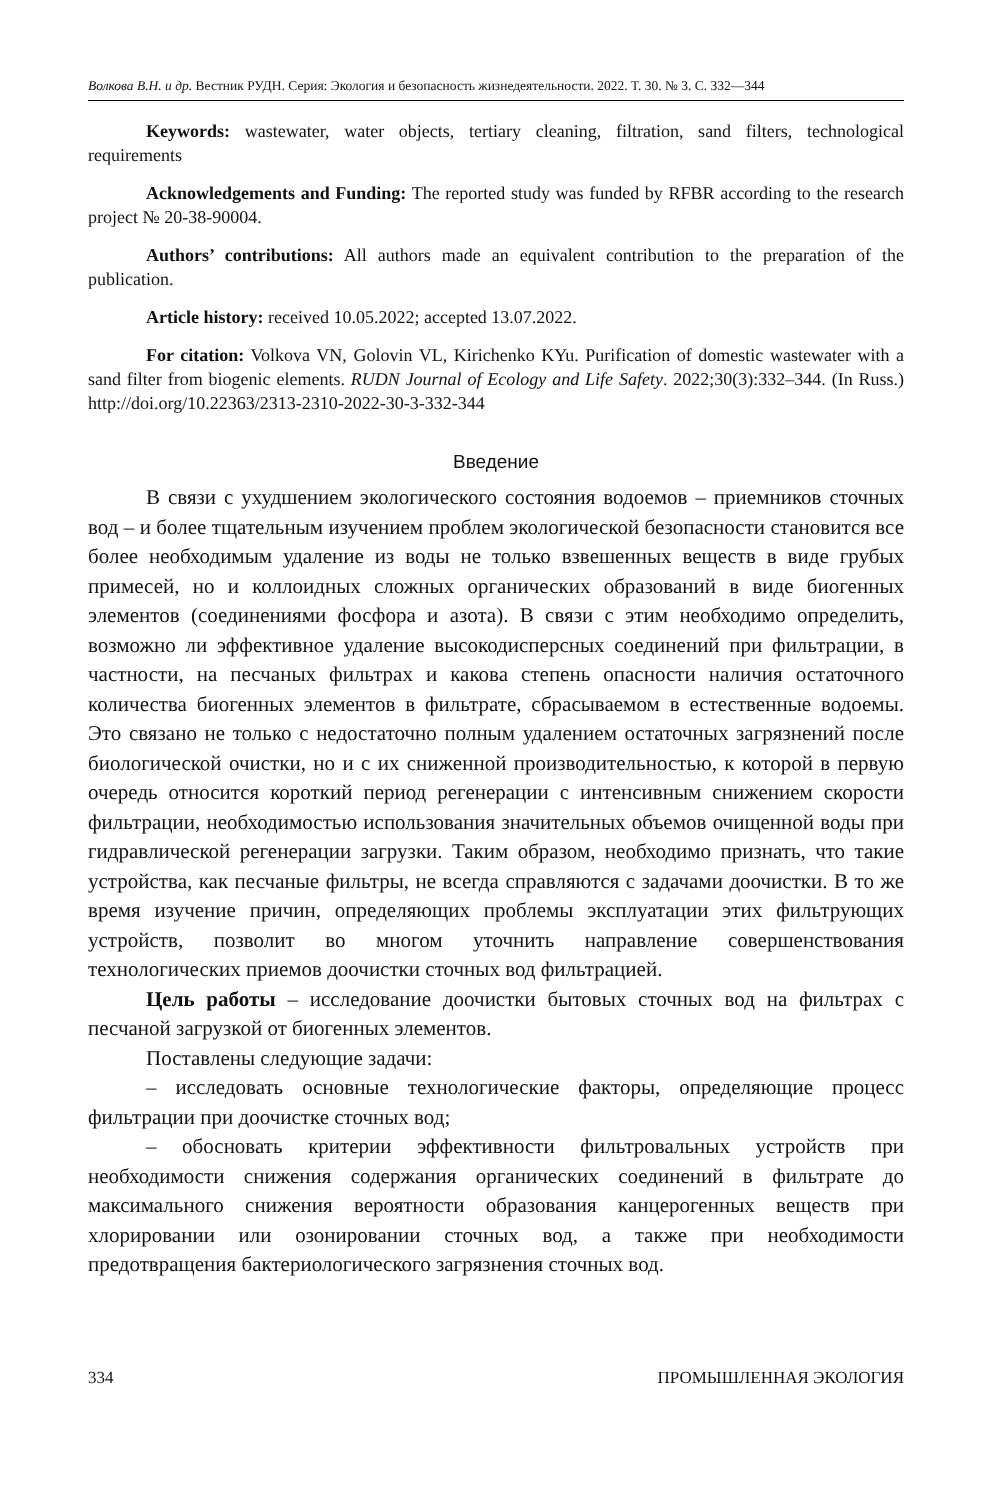Волкова В.Н. и др. Вестник РУДН. Серия: Экология и безопасность жизнедеятельности. 2022. Т. 30. № 3. С. 332—344
Keywords: wastewater, water objects, tertiary cleaning, filtration, sand filters, technological requirements
Acknowledgements and Funding: The reported study was funded by RFBR according to the research project № 20-38-90004.
Authors’ contributions: All authors made an equivalent contribution to the preparation of the publication.
Article history: received 10.05.2022; accepted 13.07.2022.
For citation: Volkova VN, Golovin VL, Kirichenko KYu. Purification of domestic wastewater with a sand filter from biogenic elements. RUDN Journal of Ecology and Life Safety. 2022;30(3):332–344. (In Russ.) http://doi.org/10.22363/2313-2310-2022-30-3-332-344
Введение
В связи с ухудшением экологического состояния водоемов – приемников сточных вод – и более тщательным изучением проблем экологической безопасности становится все более необходимым удаление из воды не только взвешенных веществ в виде грубых примесей, но и коллоидных сложных органических образований в виде биогенных элементов (соединениями фосфора и азота). В связи с этим необходимо определить, возможно ли эффективное удаление высокодисперсных соединений при фильтрации, в частности, на песчаных фильтрах и какова степень опасности наличия остаточного количества биогенных элементов в фильтрате, сбрасываемом в естественные водоемы. Это связано не только с недостаточно полным удалением остаточных загрязнений после биологической очистки, но и с их сниженной производительностью, к которой в первую очередь относится короткий период регенерации с интенсивным снижением скорости фильтрации, необходимостью использования значительных объемов очищенной воды при гидравлической регенерации загрузки. Таким образом, необходимо признать, что такие устройства, как песчаные фильтры, не всегда справляются с задачами доочистки. В то же время изучение причин, определяющих проблемы эксплуатации этих фильтрующих устройств, позволит во многом уточнить направление совершенствования технологических приемов доочистки сточных вод фильтрацией.
Цель работы – исследование доочистки бытовых сточных вод на фильтрах с песчаной загрузкой от биогенных элементов.
Поставлены следующие задачи:
– исследовать основные технологические факторы, определяющие процесс фильтрации при доочистке сточных вод;
– обосновать критерии эффективности фильтровальных устройств при необходимости снижения содержания органических соединений в фильтрате до максимального снижения вероятности образования канцерогенных веществ при хлорировании или озонировании сточных вод, а также при необходимости предотвращения бактериологического загрязнения сточных вод.
334 ПРОМЫШЛЕННАЯ ЭКОЛОГИЯ